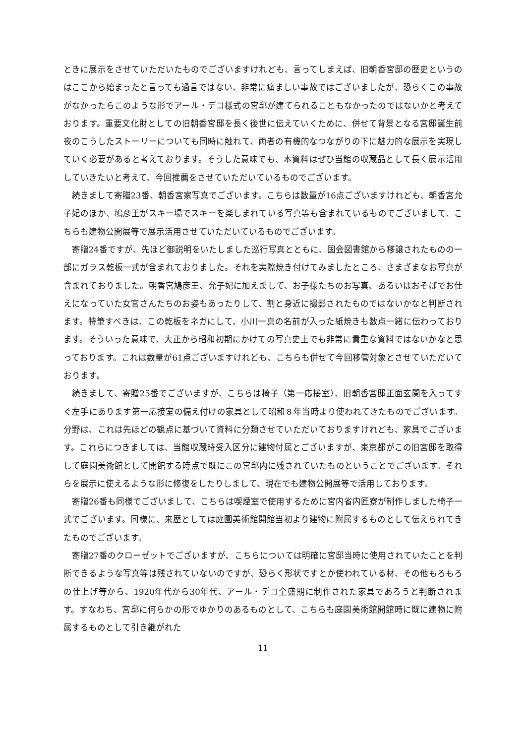ときに展示をさせていただいたものでございますけれども、言ってしまえば、旧朝香宮邸の歴史というのはここから始まったと言っても過言ではない、非常に痛ましい事故ではございましたが、恐らくこの事故がなかったらこのような形でアール・デコ様式の宮邸が建てられることもなかったのではないかと考えております。重要文化財としての旧朝香宮邸を長く後世に伝えていくために、併せて背景となる宮邸誕生前夜のこうしたストーリーについても同時に触れて、両者の有機的なつながりの下に魅力的な展示を実現していく必要があると考えております。そうした意味でも、本資料はぜひ当館の収蔵品として長く展示活用していきたいと考えて、今回推薦をさせていただいているものでございます。
続きまして寄贈23番、朝香宮家写真でございます。こちらは数量が16点ございますけれども、朝香宮允子妃のほか、鳩彦王がスキー場でスキーを楽しまれている写真等も含まれているものでございまして、こちらも建物公開展等で展示活用させていただいているものでございます。
寄贈24番ですが、先ほど御説明をいたしました巡行写真とともに、国会図書館から移譲されたものの一部にガラス乾板一式が含まれておりました。それを実際焼き付けてみましたところ、さまざまなお写真が含まれておりました。朝香宮鳩彦王、允子妃に加えまして、お子様たちのお写真、あるいはおそばでお仕えになっていた女官さんたちのお姿もあったりして、割と身近に撮影されたものではないかなと判断されます。特筆すべきは、この乾板をネガにして、小川一真の名前が入った紙焼きも数点一緒に伝わっております。そういった意味で、大正から昭和初期にかけての写真史上でも非常に貴重な資料ではないかなと思っております。これは数量が61点ございますけれども、こちらも併せて今回移管対象とさせていただいております。
続きまして、寄贈25番でございますが、こちらは椅子（第一応接室）、旧朝香宮邸正面玄関を入ってすぐ左手にあります第一応接室の備え付けの家具として昭和８年当時より使われてきたものでございます。分野は、これは先ほどの観点に基づいて資料に分類させていただいておりますけれども、家具でございます。これらにつきましては、当館収蔵時受入区分に建物付属とございますが、東京都がこの旧宮邸を取得して庭園美術館として開館する時点で既にこの宮邸内に残されていたものということでございます。それらを展示に使えるような形に修復をしたりしまして、現在でも建物公開展等で活用しております。
寄贈26番も同様でございまして、こちらは喫煙室で使用するために宮内省内匠寮が制作しました椅子一式でございます。同様に、来歴としては庭園美術館開館当初より建物に附属するものとして伝えられてきたものでございます。
寄贈27番のクローゼットでございますが、こちらについては明確に宮邸当時に使用されていたことを判断できるような写真等は残されていないのですが、恐らく形状ですとか使われている材、その他もろもろの仕上げ等から、1920年代から30年代、アール・デコ全盛期に制作された家具であろうと判断されます。すなわち、宮邸に何らかの形でゆかりのあるものとして、こちらも庭園美術館開館時に既に建物に附属するものとして引き継がれた
11